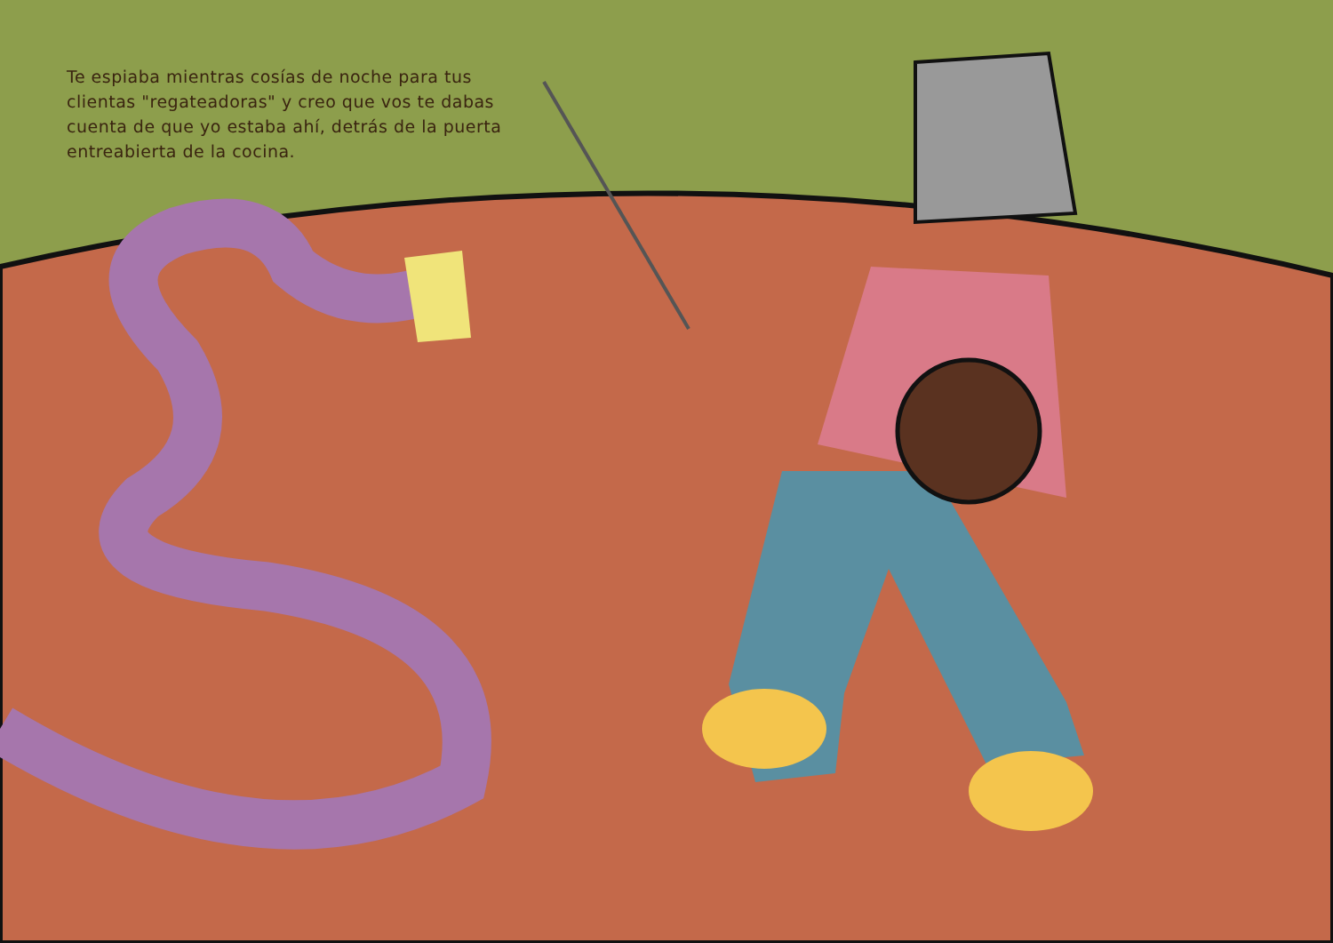Te espiaba mientras cosías de noche para tus clientas "regateadoras" y creo que vos te dabas cuenta de que yo estaba ahí, detrás de la puerta entreabierta de la cocina.